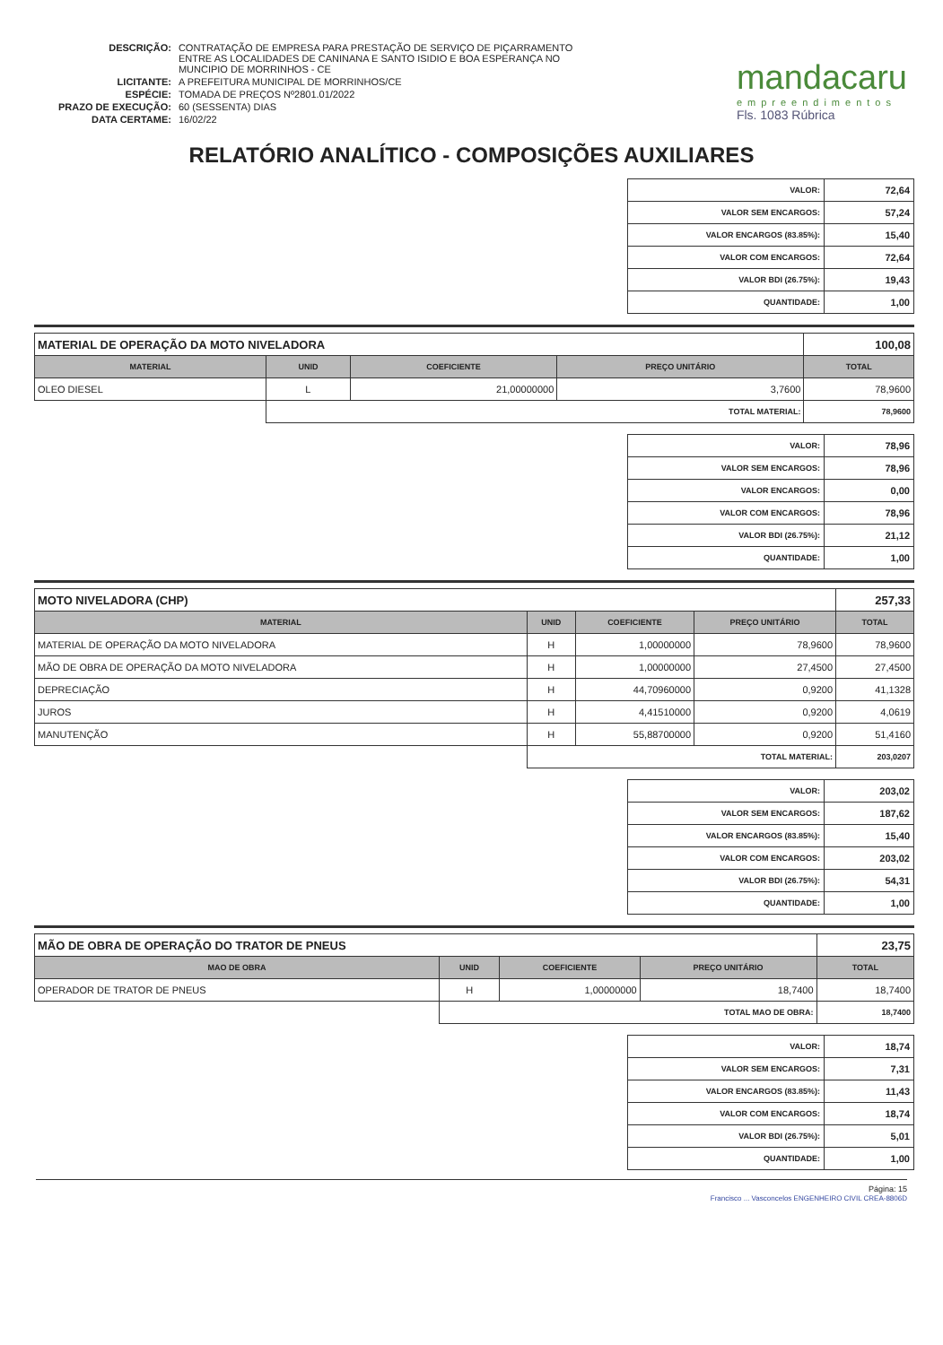| DESCRIÇÃO: | CONTRATAÇÃO DE EMPRESA PARA PRESTAÇÃO DE SERVIÇO DE PIÇARRAMENTO ENTRE AS LOCALIDADES DE CANINANA E SANTO ISIDIO E BOA ESPERANÇA NO MUNCIPIO DE MORRINHOS - CE |
| LICITANTE: | A PREFEITURA MUNICIPAL DE MORRINHOS/CE |
| ESPÉCIE: | TOMADA DE PREÇOS Nº2801.01/2022 |
| PRAZO DE EXECUÇÃO: | 60 (SESSENTA) DIAS |
| DATA CERTAME: | 16/02/22 |
mandacaru
empreendimentos
Fls. 1083 Rúbrica
RELATÓRIO ANALÍTICO - COMPOSIÇÕES AUXILIARES
| VALOR: | 72,64 |
| VALOR SEM ENCARGOS: | 57,24 |
| VALOR ENCARGOS (83.85%): | 15,40 |
| VALOR COM ENCARGOS: | 72,64 |
| VALOR BDI (26.75%): | 19,43 |
| QUANTIDADE: | 1,00 |
| MATERIAL DE OPERAÇÃO DA MOTO NIVELADORA | | | | 100,08 |
| MATERIAL | UNID | COEFICIENTE | PREÇO UNITÁRIO | TOTAL |
| OLEO DIESEL | L | 21,00000000 | 3,7600 | 78,9600 |
| | TOTAL MATERIAL: | | | 78,9600 |
| VALOR: | 78,96 |
| VALOR SEM ENCARGOS: | 78,96 |
| VALOR ENCARGOS: | 0,00 |
| VALOR COM ENCARGOS: | 78,96 |
| VALOR BDI (26.75%): | 21,12 |
| QUANTIDADE: | 1,00 |
| MOTO NIVELADORA (CHP) | | | | 257,33 |
| MATERIAL | UNID | COEFICIENTE | PREÇO UNITÁRIO | TOTAL |
| MATERIAL DE OPERAÇÃO DA MOTO NIVELADORA | H | 1,00000000 | 78,9600 | 78,9600 |
| MÃO DE OBRA DE OPERAÇÃO DA MOTO NIVELADORA | H | 1,00000000 | 27,4500 | 27,4500 |
| DEPRECIAÇÃO | H | 44,70960000 | 0,9200 | 41,1328 |
| JUROS | H | 4,41510000 | 0,9200 | 4,0619 |
| MANUTENÇÃO | H | 55,88700000 | 0,9200 | 51,4160 |
| | TOTAL MATERIAL: | | | 203,0207 |
| VALOR: | 203,02 |
| VALOR SEM ENCARGOS: | 187,62 |
| VALOR ENCARGOS (83.85%): | 15,40 |
| VALOR COM ENCARGOS: | 203,02 |
| VALOR BDI (26.75%): | 54,31 |
| QUANTIDADE: | 1,00 |
| MÃO DE OBRA DE OPERAÇÃO DO TRATOR DE PNEUS | | | | 23,75 |
| MAO DE OBRA | UNID | COEFICIENTE | PREÇO UNITÁRIO | TOTAL |
| OPERADOR DE TRATOR DE PNEUS | H | 1,00000000 | 18,7400 | 18,7400 |
| | TOTAL MAO DE OBRA: | | | 18,7400 |
| VALOR: | 18,74 |
| VALOR SEM ENCARGOS: | 7,31 |
| VALOR ENCARGOS (83.85%): | 11,43 |
| VALOR COM ENCARGOS: | 18,74 |
| VALOR BDI (26.75%): | 5,01 |
| QUANTIDADE: | 1,00 |
Página: 15
Francisco ... Vasconcelos ENGENHEIRO CIVIL CREA-8806D